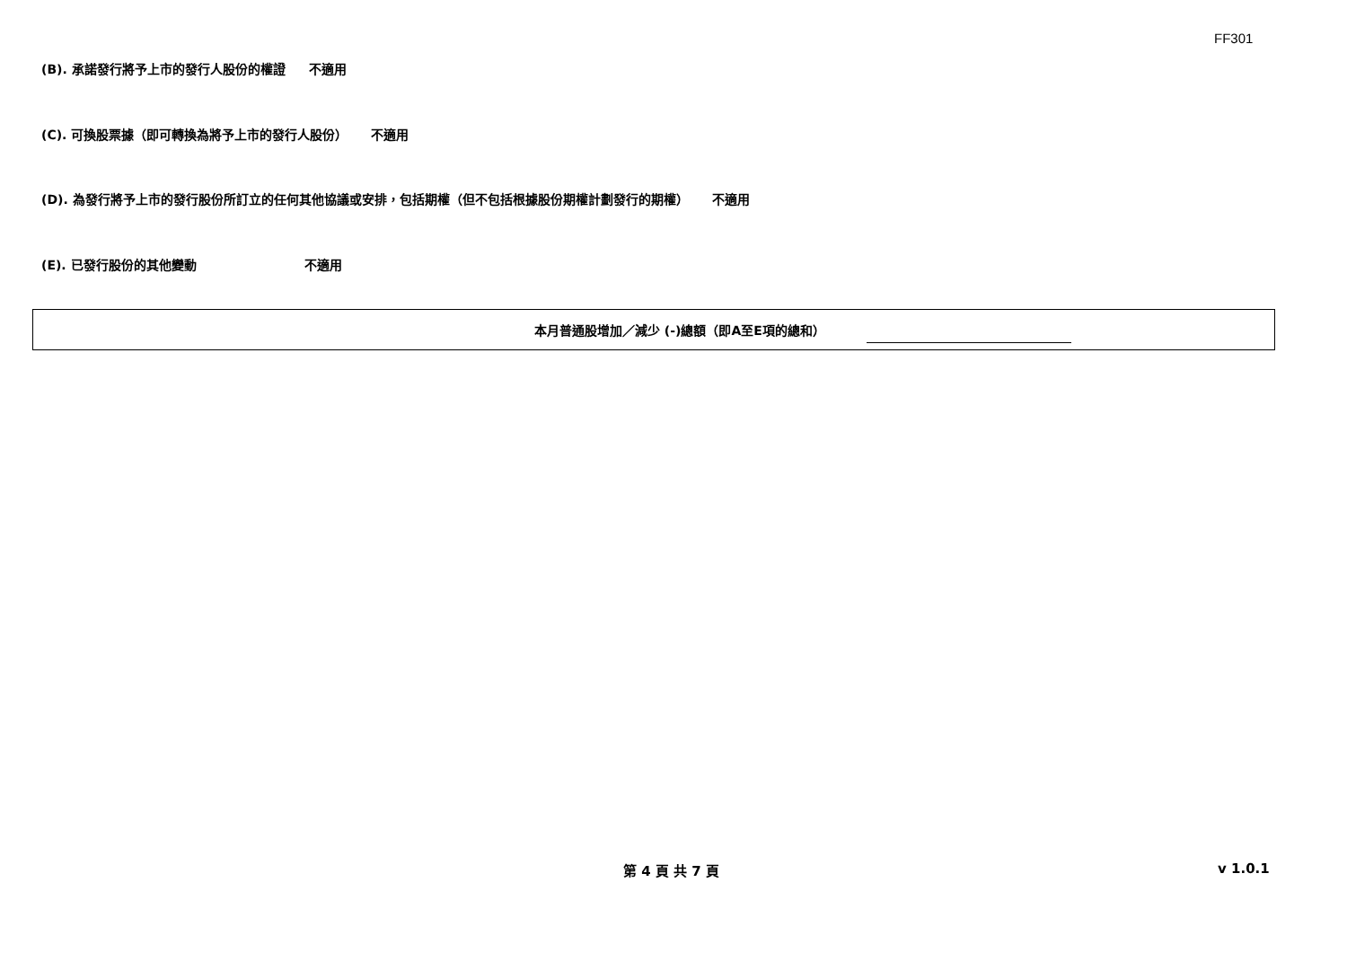FF301
(B). 承諾發行將予上市的發行人股份的權證 不適用
(C). 可換股票據（即可轉換為將予上市的發行人股份） 不適用
(D). 為發行將予上市的發行股份所訂立的任何其他協議或安排，包括期權（但不包括根據股份期權計劃發行的期權） 不適用
(E). 已發行股份的其他變動 不適用
本月普通股增加／減少 (-)總額（即A至E項的總和）
第 4 頁 共 7 頁 v 1.0.1